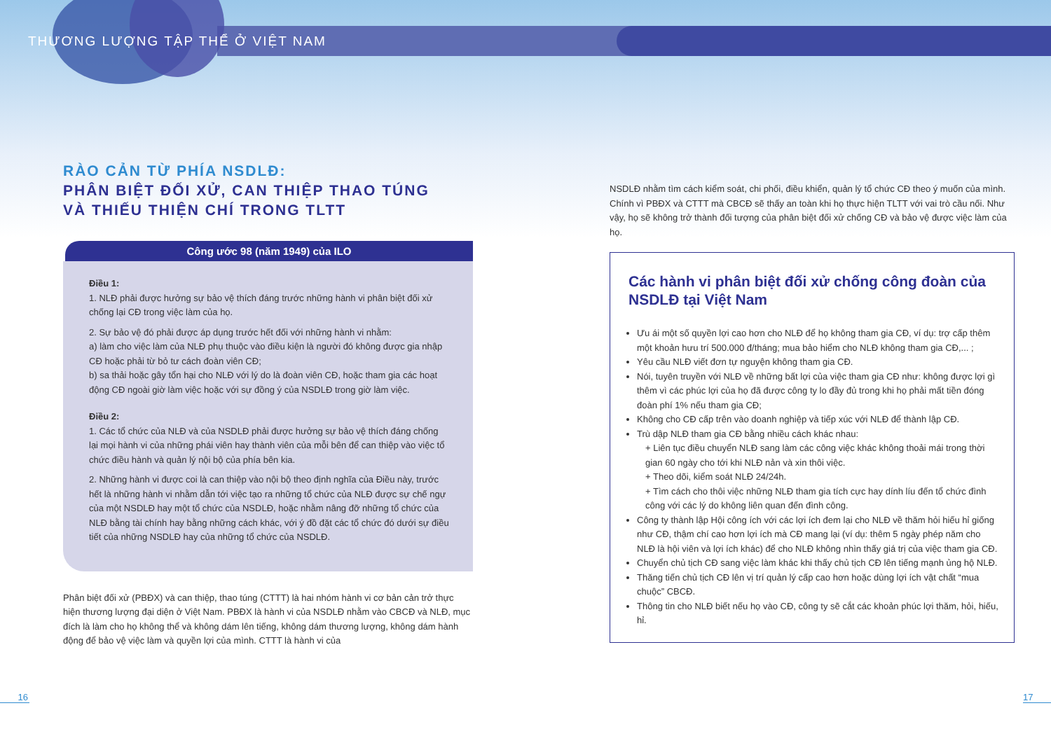THƯƠNG LƯỢNG TẬP THỂ Ở VIỆT NAM
RÀO CẢN TỪ PHÍA NSDLĐ:
PHÂN BIỆT ĐỐI XỬ, CAN THIỆP THAO TÚNG
VÀ THIẾU THIỆN CHÍ TRONG TLTT
Công ước 98 (năm 1949) của ILO
Điều 1:
1. NLĐ phải được hưởng sự bảo vệ thích đáng trước những hành vi phân biệt đối xử chống lại CĐ trong việc làm của họ.
2. Sự bảo vệ đó phải được áp dụng trước hết đối với những hành vi nhằm:
a) làm cho việc làm của NLĐ phụ thuộc vào điều kiện là người đó không được gia nhập CĐ hoặc phải từ bỏ tư cách đoàn viên CĐ;
b) sa thải hoặc gây tổn hại cho NLĐ với lý do là đoàn viên CĐ, hoặc tham gia các hoạt động CĐ ngoài giờ làm việc hoặc với sự đồng ý của NSDLĐ trong giờ làm việc.
Điều 2:
1. Các tổ chức của NLĐ và của NSDLĐ phải được hưởng sự bảo vệ thích đáng chống lại mọi hành vi của những phái viên hay thành viên của mỗi bên để can thiệp vào việc tổ chức điều hành và quản lý nội bộ của phía bên kia.
2. Những hành vi được coi là can thiệp vào nội bộ theo định nghĩa của Điều này, trước hết là những hành vi nhằm dẫn tới việc tạo ra những tổ chức của NLĐ được sự chế ngự của một NSDLĐ hay một tổ chức của NSDLĐ, hoặc nhằm nâng đỡ những tổ chức của NLĐ bằng tài chính hay bằng những cách khác, với ý đồ đặt các tổ chức đó dưới sự điều tiết của những NSDLĐ hay của những tổ chức của NSDLĐ.
Phân biệt đối xử (PBĐX) và can thiệp, thao túng (CTTT) là hai nhóm hành vi cơ bản cản trở thực hiện thương lượng đại diện ở Việt Nam. PBĐX là hành vi của NSDLĐ nhằm vào CBCĐ và NLĐ, mục đích là làm cho họ không thể và không dám lên tiếng, không dám thương lượng, không dám hành động để bảo vệ việc làm và quyền lợi của mình. CTTT là hành vi của
NSDLĐ nhằm tìm cách kiểm soát, chi phối, điều khiển, quản lý tổ chức CĐ theo ý muốn của mình. Chính vì PBĐX và CTTT mà CBCĐ sẽ thấy an toàn khi họ thực hiện TLTT với vai trò cầu nối. Như vậy, họ sẽ không trở thành đối tượng của phân biệt đối xử chống CĐ và bảo vệ được việc làm của họ.
Các hành vi phân biệt đối xử chống công đoàn của NSDLĐ tại Việt Nam
Ưu ái một số quyền lợi cao hơn cho NLĐ để họ không tham gia CĐ, ví dụ: trợ cấp thêm một khoản hưu trí 500.000 đ/tháng; mua bảo hiểm cho NLĐ không tham gia CĐ,... ;
Yêu cầu NLĐ viết đơn tự nguyện không tham gia CĐ.
Nói, tuyên truyền với NLĐ về những bất lợi của việc tham gia CĐ như: không được lợi gì thêm vì các phúc lợi của họ đã được công ty lo đầy đủ trong khi họ phải mất tiền đóng đoàn phí 1% nếu tham gia CĐ;
Không cho CĐ cấp trên vào doanh nghiệp và tiếp xúc với NLĐ để thành lập CĐ.
Trù dập NLĐ tham gia CĐ bằng nhiều cách khác nhau:
+ Liên tục điều chuyển NLĐ sang làm các công việc khác không thoải mái trong thời gian 60 ngày cho tới khi NLĐ nản và xin thôi việc.
+ Theo dõi, kiểm soát NLĐ 24/24h.
+ Tìm cách cho thôi việc những NLĐ tham gia tích cực hay dính líu đến tổ chức đình công với các lý do không liên quan đến đình công.
Công ty thành lập Hội công ích với các lợi ích đem lại cho NLĐ về thăm hỏi hiếu hỉ giống như CĐ, thậm chí cao hơn lợi ích mà CĐ mang lại (ví dụ: thêm 5 ngày phép năm cho NLĐ là hội viên và lợi ích khác) để cho NLĐ không nhìn thấy giá trị của việc tham gia CĐ.
Chuyển chủ tịch CĐ sang việc làm khác khi thấy chủ tịch CĐ lên tiếng mạnh ủng hộ NLĐ.
Thăng tiến chủ tịch CĐ lên vị trí quản lý cấp cao hơn hoặc dùng lợi ích vật chất “mua chuộc” CBCĐ.
Thông tin cho NLĐ biết nếu họ vào CĐ, công ty sẽ cắt các khoản phúc lợi thăm, hỏi, hiếu, hỉ.
16 17